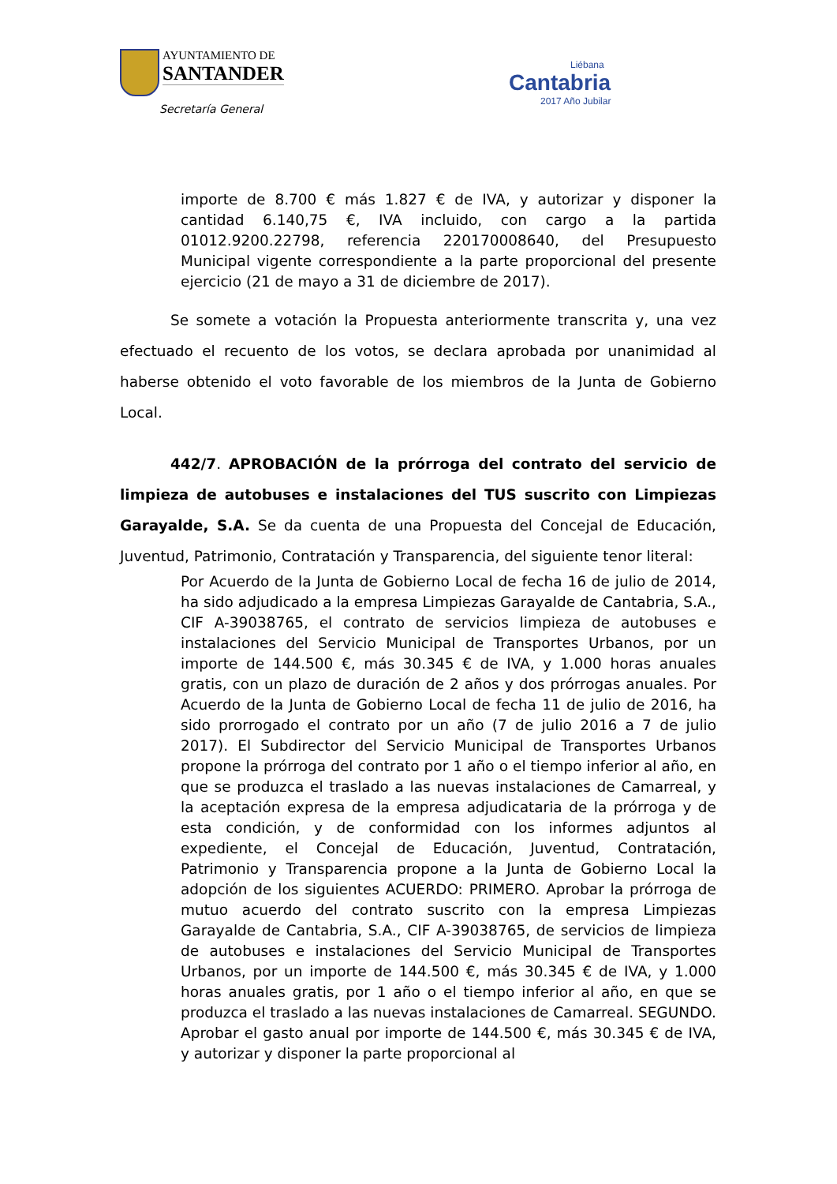AYUNTAMIENTO DE
SANTANDER
Secretaría General
Liébana
Cantabria
2017 Año Jubilar
importe de 8.700 € más 1.827 € de IVA, y autorizar y disponer la cantidad 6.140,75 €, IVA incluido, con cargo a la partida 01012.9200.22798, referencia 220170008640, del Presupuesto Municipal vigente correspondiente a la parte proporcional del presente ejercicio (21 de mayo a 31 de diciembre de 2017).
Se somete a votación la Propuesta anteriormente transcrita y, una vez efectuado el recuento de los votos, se declara aprobada por unanimidad al haberse obtenido el voto favorable de los miembros de la Junta de Gobierno Local.
442/7. APROBACIÓN de la prórroga del contrato del servicio de limpieza de autobuses e instalaciones del TUS suscrito con Limpiezas Garayalde, S.A. Se da cuenta de una Propuesta del Concejal de Educación, Juventud, Patrimonio, Contratación y Transparencia, del siguiente tenor literal:
Por Acuerdo de la Junta de Gobierno Local de fecha 16 de julio de 2014, ha sido adjudicado a la empresa Limpiezas Garayalde de Cantabria, S.A., CIF A-39038765, el contrato de servicios limpieza de autobuses e instalaciones del Servicio Municipal de Transportes Urbanos, por un importe de 144.500 €, más 30.345 € de IVA, y 1.000 horas anuales gratis, con un plazo de duración de 2 años y dos prórrogas anuales. Por Acuerdo de la Junta de Gobierno Local de fecha 11 de julio de 2016, ha sido prorrogado el contrato por un año (7 de julio 2016 a 7 de julio 2017). El Subdirector del Servicio Municipal de Transportes Urbanos propone la prórroga del contrato por 1 año o el tiempo inferior al año, en que se produzca el traslado a las nuevas instalaciones de Camarreal, y la aceptación expresa de la empresa adjudicataria de la prórroga y de esta condición, y de conformidad con los informes adjuntos al expediente, el Concejal de Educación, Juventud, Contratación, Patrimonio y Transparencia propone a la Junta de Gobierno Local la adopción de los siguientes ACUERDO: PRIMERO. Aprobar la prórroga de mutuo acuerdo del contrato suscrito con la empresa Limpiezas Garayalde de Cantabria, S.A., CIF A-39038765, de servicios de limpieza de autobuses e instalaciones del Servicio Municipal de Transportes Urbanos, por un importe de 144.500 €, más 30.345 € de IVA, y 1.000 horas anuales gratis, por 1 año o el tiempo inferior al año, en que se produzca el traslado a las nuevas instalaciones de Camarreal. SEGUNDO. Aprobar el gasto anual por importe de 144.500 €, más 30.345 € de IVA, y autorizar y disponer la parte proporcional al